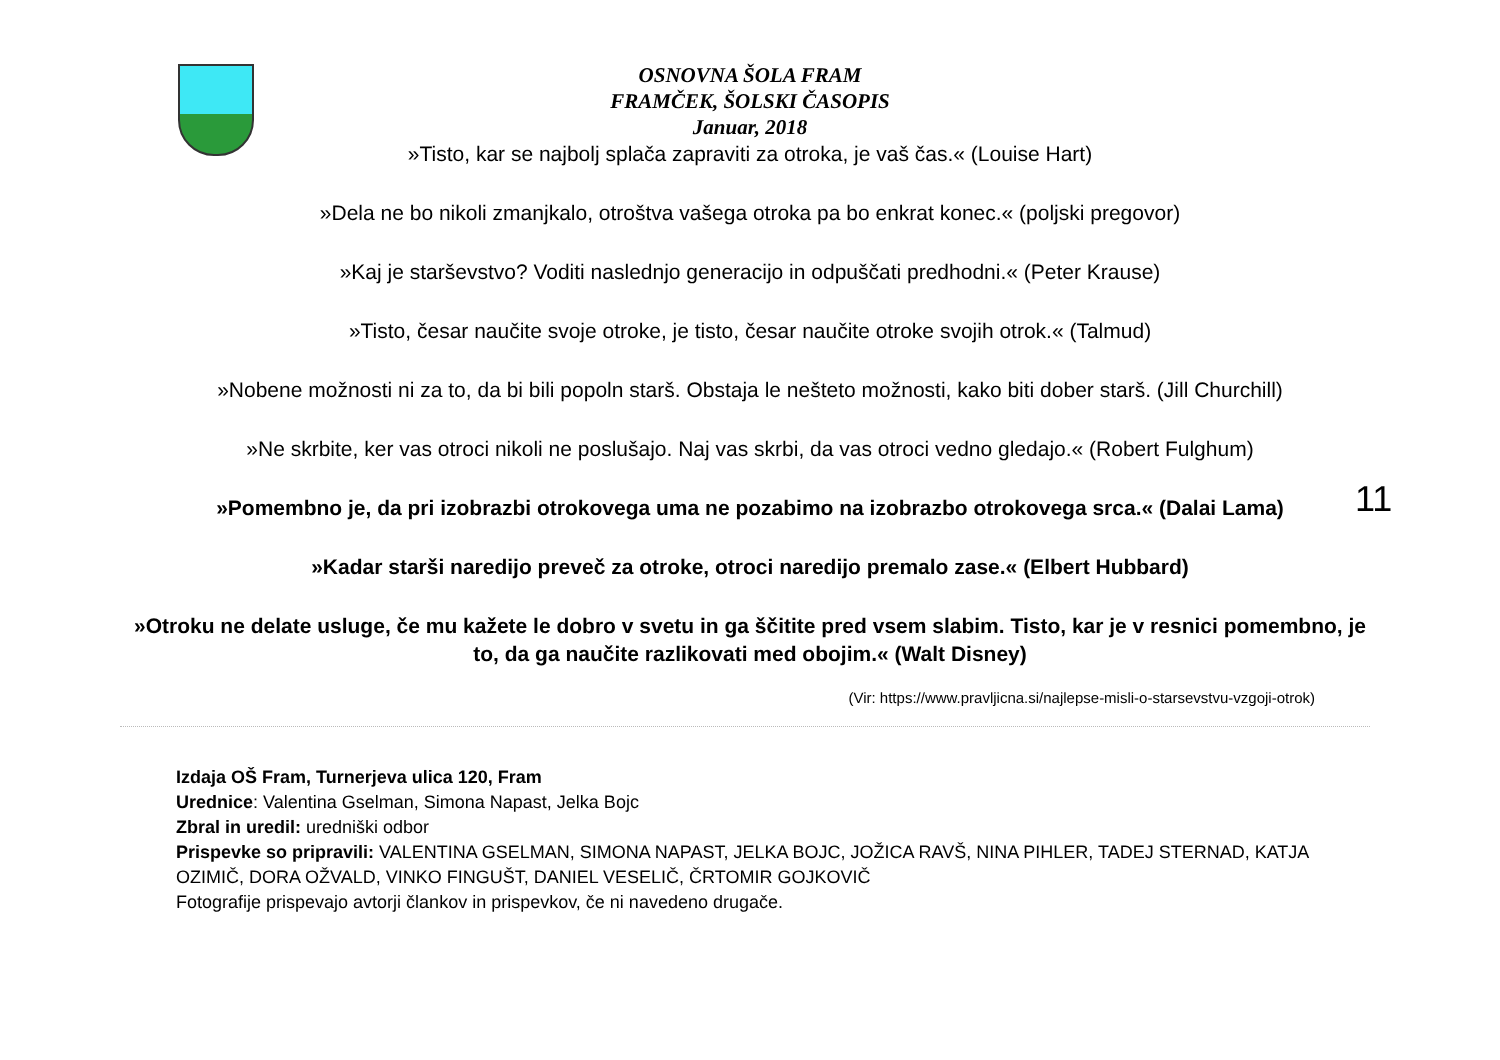OSNOVNA ŠOLA FRAM
FRAMČEK, ŠOLSKI ČASOPIS
Januar, 2018
11
»Tisto, kar se najbolj splača zapraviti za otroka, je vaš čas.« (Louise Hart)
»Dela ne bo nikoli zmanjkalo, otroštva vašega otroka pa bo enkrat konec.« (poljski pregovor)
»Kaj je starševstvo? Voditi naslednjo generacijo in odpuščati predhodni.« (Peter Krause)
»Tisto, česar naučite svoje otroke, je tisto, česar naučite otroke svojih otrok.« (Talmud)
»Nobene možnosti ni za to, da bi bili popoln starš. Obstaja le nešteto možnosti, kako biti dober starš. (Jill Churchill)
»Ne skrbite, ker vas otroci nikoli ne poslušajo. Naj vas skrbi, da vas otroci vedno gledajo.« (Robert Fulghum)
»Pomembno je, da pri izobrazbi otrokovega uma ne pozabimo na izobrazbo otrokovega srca.« (Dalai Lama)
»Kadar starši naredijo preveč za otroke, otroci naredijo premalo zase.« (Elbert Hubbard)
»Otroku ne delate usluge, če mu kažete le dobro v svetu in ga ščitite pred vsem slabim. Tisto, kar je v resnici pomembno, je to, da ga naučite razlikovati med obojim.« (Walt Disney)
(Vir: https://www.pravljicna.si/najlepse-misli-o-starsevstvu-vzgoji-otrok)
Izdaja OŠ Fram, Turnerjeva ulica 120, Fram
Urednice: Valentina Gselman, Simona Napast, Jelka Bojc
Zbral in uredil: uredniški odbor
Prispevke so pripravili: VALENTINA GSELMAN, SIMONA NAPAST, JELKA BOJC, JOŽICA RAVŠ, NINA PIHLER, TADEJ STERNAD, KATJA OZIMIČ, DORA OŽVALD, VINKO FINGUŠT, DANIEL VESELIČ, ČRTOMIR GOJKOVIČ
Fotografije prispevajo avtorji člankov in prispevkov, če ni navedeno drugače.